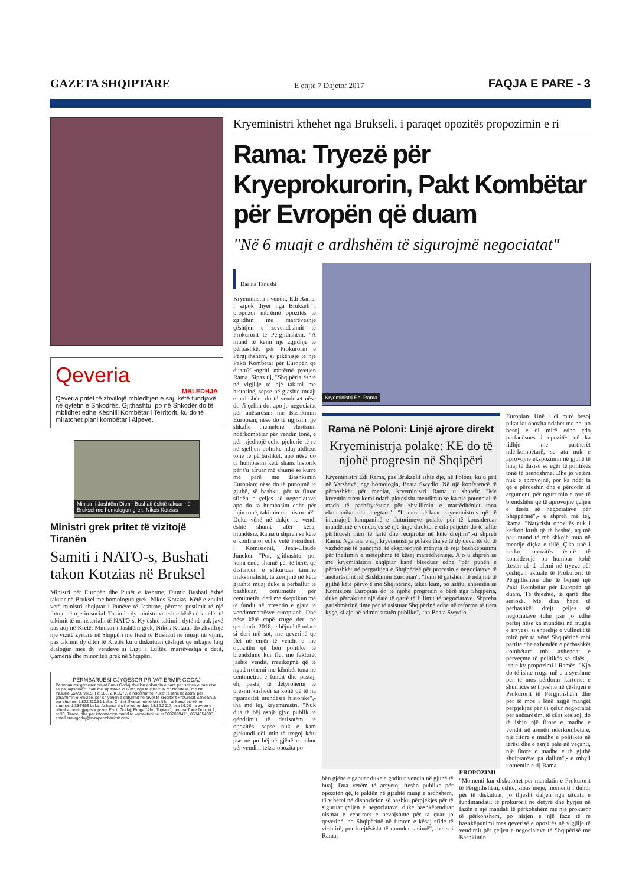GAZETA SHQIPTARE E enjte 7 Dhjetor 2017 FAQJA E PARE - 3
Qeveria
MBLEDHJA
Qeveria pritet të zhvillojë mbledhjen e saj, këtë fundjavë në qytetin e Shkodrës. Gjithashtu, po në Shkodër do të mblidhet edhe Këshilli Kombëtar i Territorit, ku do të miratohet plani kombëtar i Alpeve.
Ministri i Jashtëm Ditmir Bushati është takuar në Bruksel me homologun grek, Nikos Kotzias
Ministri grek pritet të vizitojë Tiranën
Samiti i NATO-s, Bushati takon Kotzias në Bruksel
Ministri për Europën dhe Punët e Jashtme, Ditmir Bushati është takuar në Bruksel me homologun grek, Nikos Kotzias. Këtë e zbuloi vetë ministri shqiptar i Punëve të Jashtme, përmes postimit të një fotoje në rrjetin social. Takimi i dy ministrave është bërë në kuadër të takimit të ministerialit të NATO-s. Ky është takimi i dytë në pak javë pas atij në Kretë. Ministri i Jashtëm grek, Nikos Kotzias do zhvillojë një vizitë zyrtare në Shqipëri me ftesë të Bushatit në muajt në vijim, pas takimit dy ditor të Kretës ku u diskutuan çështjet që mbajnë larg dialogun mes dy vendeve si Ligji i Luftës, marrëveshja e detit, Çamëria dhe minoriteti grek në Shqipëri.
PERMBARUESI GJYQESOR PRIVAT ERMIR GODAJ
Permbaruesi gjyqesor privat Ermir Godaj zhvillon ankandin e pare per shitjen e pasurise se paluajtshme "Truall me sip.totale 206 m², nga te cilat 206 m² Ndertese, me Nr. Pasurie 554/3, Vol.5, Fq.183, Z.K.3070, e ndodhur ne Puke", e lene kolateral per garantimin e kredise, per shlyerjen e detyrimit ne favor te kreditorit ProCredit Bank Sh.a., per shumen 1'822'310.51 Leke. Çmimi fillestar me të cilin fillon ankandi është ne shumen 1'354'656 Leke. Ankandi zhvillohet ne date 18.12.2017, ora 16.00 ne zyren e përmbaruesit gjyqesor privat Ermir Godaj, Rruga "Abdi Toptani", qendra Torre Drin, kt.2, nr.33, Tirane, dhe per informacion mund te kontaktoni ne nr.0682099471, 0684054605, email ermirgodaj@zyrapermbarimit.com.
Kryeministri kthehet nga Brukseli, i paraqet opozitës propozimin e ri
Rama: Tryezë për Kryeprokurorin, Pakt Kombëtar për Evropën që duam
"Në 6 muajt e ardhshëm të sigurojmë negociatat"
Darina Tanushi
Kryeministri i vendit, Edi Rama, i sapok thyer nga Brukseli i propozoi mbrëmë opozitës të zgjidhin me marrëveshje çështjen e zëvendësimit të Prokurorit të Përgjithshëm. "A mund të kemi një zgjidhje të përbashkët për Prokurorin e Përgjithshëm, si pikënisje të një Pakti Kombëtar për Europën që duam?",-ngriti mbrëmë pyetjen Rama. Sipas tij, "Shqipëria është në vigjilje të një takimi me historinë, sepse në gjashtë muajt e ardhshëm do të vendoset nëse do t'i çelim dot apo jo negociatat për anëtarësim me Bashkimin Europian; nëse do të ngjisim një shkallë themelore vlerësimi ndërkombëtar për vendin tonë, e për rrjedhojë edhe pjekurie të re në sjelljen politike ndaj atdheut tonë të përbashkët, apo nëse do ta humbasim këtë shans historik për t'u afruar më shumë se kurrë më parë me Bashkimin Europian; nëse do të punojmë të gjithë, së bashku, për ta fituar sfidën e çeljes së negociatave apo do ta humbasim edhe për fajin tonë, takimin me historinë". Duke vënë në dukje se vendi është shumë afër kësaj mundësie, Rama u shpreh se këtë e konfirmoi edhe vetë Presidenti i Komisionit, Jean-Claude Juncker. "Por, gjithashtu, po, kemi ende shumë për të bërë, që distancën e shkurtuar tanimë maksimalisht, ta zerojmë në këta gjashtë muaj duke u përballur të bashkuar, centimetër për centimetër, deri me skeptikun më të fundit në rrreshtin e gjatë të vendimmarrësve europianë. Dhe nëse këtë copë rruge deri në qershorin 2018, e bëjmë të ndarë si deri më sot, me qeverinë që flet në emër të vendit e me opozitën që bën politikë të brendshme kur flet me faktorët jashtë vendit, rrezikojmë që të ngatërrohemi me këmbët tona në centimetrat e fundit dhe pastaj, eh, pastaj të detyrohemi të presim kushedi sa kohë që të na riparaqitet mundësia historike",-tha më tej, kryeministri. "Nuk dua të bëj asnjë gjyq publik të qëndrimit të derisotëm të opozitës, sepse nuk e kam gjëkundi qëllimin të tregoj këtu pse ne po bëjmë gjënë e duhur për vendin, teksa opozita po
Kryeministri Edi Rama
Rama në Poloni: Linjë ajrore direkt
Kryeministrja polake: KE do të njohë progresin në Shqipëri
Kryeministri Edi Rama, pas Brukselit ishte dje, në Poloni, ku u prit në Varshavë, nga homologia, Beata Swydlo. Në një konferencë të përbashkët për mediat, kryeministri Rama u shpreh: "Me kryeministren kemi ndarë plotësisht mendimin se ka një potencial të madh të pashfrytëzuar për zhvillimin e marrëdhëniet tona ekonomiko dhe tregtare". "I kam kërkuar kryeministres që të inkurajojë kompaninë e fluturimeve polake për të konsideruar mundësinë e vendosjes së një linje direkte, e cila patjetër do të sillte përfituesh mëri të lartë dhe reciproke në këtë drejtim",-u shpreh Rama. Nga ana e saj, kryeministrja polake tha se të dy qeveritë do të vazhdojnë të punojmë, të eksplorojmë mënyra të reja bashkëpunimi për thellimin e mëtejshme të kësaj marrëdhënieje. Ajo u shpreh se me kryeministrin shqiptar kanë biseduar edhe "për punën e përbashkët në përgatitjen e Shqipërisë për procesin e negociatave të anëtarësimit në Bashkimin Europian". "Jemi të gatshëm të ndajmë të gjithë këtë përvojë me Shqipërinë, teksa kam, po ashtu, shpresën se Komisioni Europian do të njohë progresin e bërë nga Shqipëria, duke përcaktuar një datë të qartë të fillimit të negociatave. Shpreha gatishmërinë time për të asistuar Shqipërinë edhe në reforma të tjera kyçe, si ajo në administratën publike",-tha Beata Swydlo.
Europian. Unë i di mirë besoj pikat ku opozita ndahet me ne, po besoj e di mirë edhe çdo përfaqësues i opozitës që ka lidhje me partnerët ndërkombëtarë, se ata nuk e aprovojnë ekspozimin në gjuhë të huaj të dasisë së egër të politikës tonë të brendshme. Dhe jo vetëm nuk e aprovojnë, por ka ndër ta që e përqeshin dhe e përdorin si argument, për ngurrimin e tyre të brendshëm që të aprovojnë çeljen e derës së negociatave për Shqipërinë",- u shpreh më tej, Rama. "Natyrisht opozitës nuk i kërkon kush që të heshtë, aq më pak mund të më shkojë mua në mendje diçka e tillë. Ç'ka unë i kërkoj opozitës është të konsiderojë pa humbur kohë ftesën që të ulemi në tryezë për çështjen aktuale të Prokurorit të Përgjithshëm dhe të bëjmë një Pakt Kombëtar për Europën që duam. Të thjeshtë, të qartë dhe seriozë. Me disa hapa të përbashkët drejt çeljes së negociatave (dhe pse jo edhe përtej nëse ka mundësi në rrugën e arsyes), si shprehje e vullnetit të mirë për ta vënë Shqipërinë mbi partitë dhe axhendën e përbashkët kombëtare mbi axhendat e përveçme të politikës së ditës",- ishte ky propozimi i Ramës. "Kjo do të ishte rruga më e arsyeshme për të mos përdorur kartonët e shumicës së thjeshtë në çështjen e Prokurorit të Përgjithshëm dhe për të mos i lënë asgjë mangët përpjekjes për t'i çelur negociatat për anëtarësim, të cilat kësisoj, do të ishin një fitore e madhe e vendit në arenën ndërkombëtare, një fitore e madhe e politikës në tërësi dhe e asnjë pale në veçanti, një fitore e madhe e të gjithë shqiptarëve pa dallim",- e mbyll komentin e tij Rama.
bën gjënë e gabuar duke e goditur vendin në gjuhë të huaj. Dua vetëm të arsyetoj ftesën publike për opozitën që, të paktën në gjashtë muajt e ardhshëm, t'i vihemi në dispozicion së bashku përpjekjes për të siguruar çeljen e negociatave, duke bashkërenduar nismat e veprimet e nevojshme për ta çuar jo qeverinë, po Shqipërinë në fitoren e kësaj sfide të vështirë, por krejtësisht të mundur tanimë",-theksoi Rama.
PROPOZIMI
"Momenti kur diskutohet për mandatin e Prokurorit të Përgjithshëm, është, sipas meje, momenti i duhur për të diskutuar, jo thjesht daljen nga situata e fundmandatit të prokurorit në detyrë dhe hyrjen në fazën e një mandati të përkohshëm me një prokuror të përkohshëm, po nisjen e një faze të re bashkëpunimi mes qeverisë e opozitës në vigjilje të vendimit për çeljen e negociatave të Shqipërisë me Bashkimin